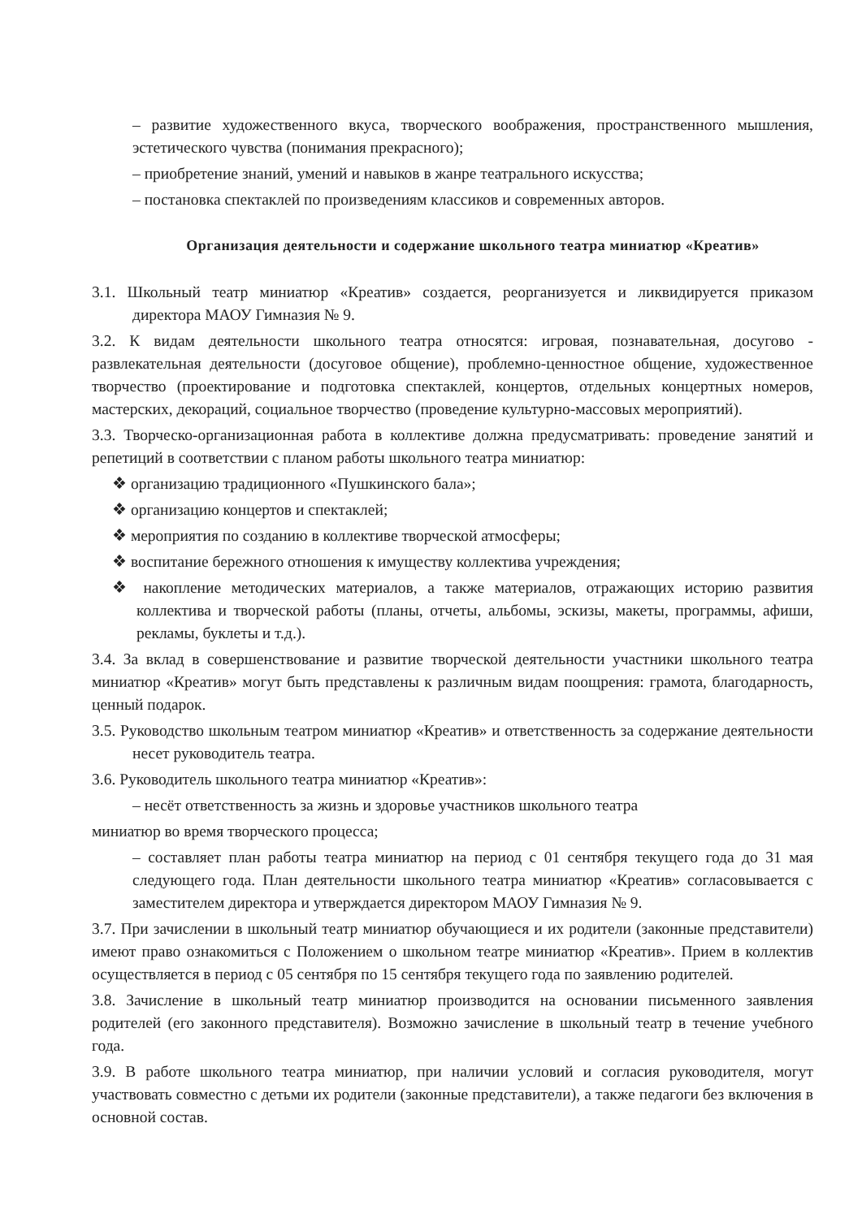– развитие художественного вкуса, творческого воображения, пространственного мышления, эстетического чувства (понимания прекрасного);
– приобретение знаний, умений и навыков в жанре театрального искусства;
– постановка спектаклей по произведениям классиков и современных авторов.
Организация деятельности и содержание школьного театра миниатюр «Креатив»
3.1. Школьный театр миниатюр «Креатив» создается, реорганизуется и ликвидируется приказом директора МАОУ Гимназия № 9.
3.2. К видам деятельности школьного театра относятся: игровая, познавательная, досугово - развлекательная деятельности (досуговое общение), проблемно-ценностное общение, художественное творчество (проектирование и подготовка спектаклей, концертов, отдельных концертных номеров, мастерских, декораций, социальное творчество (проведение культурно-массовых мероприятий).
3.3. Творческо-организационная работа в коллективе должна предусматривать: проведение занятий и репетиций в соответствии с планом работы школьного театра миниатюр:
❖ организацию традиционного «Пушкинского бала»;
❖ организацию концертов и спектаклей;
❖ мероприятия по созданию в коллективе творческой атмосферы;
❖ воспитание бережного отношения к имуществу коллектива учреждения;
❖ накопление методических материалов, а также материалов, отражающих историю развития коллектива и творческой работы (планы, отчеты, альбомы, эскизы, макеты, программы, афиши, рекламы, буклеты и т.д.).
3.4. За вклад в совершенствование и развитие творческой деятельности участники школьного театра миниатюр «Креатив» могут быть представлены к различным видам поощрения: грамота, благодарность, ценный подарок.
3.5. Руководство школьным театром миниатюр «Креатив» и ответственность за содержание деятельности несет руководитель театра.
3.6. Руководитель школьного театра миниатюр «Креатив»:
– несёт ответственность за жизнь и здоровье участников школьного театра
миниатюр во время творческого процесса;
– составляет план работы театра миниатюр на период с 01 сентября текущего года до 31 мая следующего года. План деятельности школьного театра миниатюр «Креатив» согласовывается с заместителем директора и утверждается директором МАОУ Гимназия № 9.
3.7. При зачислении в школьный театр миниатюр обучающиеся и их родители (законные представители) имеют право ознакомиться с Положением о школьном театре миниатюр «Креатив». Прием в коллектив осуществляется в период с 05 сентября по 15 сентября текущего года по заявлению родителей.
3.8. Зачисление в школьный театр миниатюр производится на основании письменного заявления родителей (его законного представителя). Возможно зачисление в школьный театр в течение учебного года.
3.9. В работе школьного театра миниатюр, при наличии условий и согласия руководителя, могут участвовать совместно с детьми их родители (законные представители), а также педагоги без включения в основной состав.